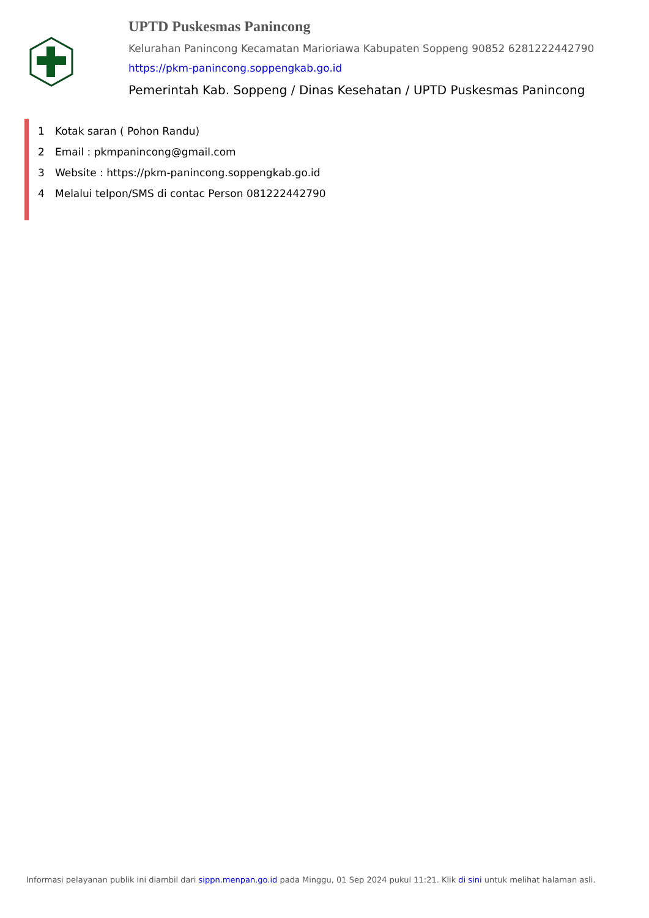UPTD Puskesmas Panincong
Kelurahan Panincong Kecamatan Marioriawa Kabupaten Soppeng 90852 6281222442790
https://pkm-panincong.soppengkab.go.id
Pemerintah Kab. Soppeng / Dinas Kesehatan / UPTD Puskesmas Panincong
1 Kotak saran ( Pohon Randu)
2 Email : pkmpanincong@gmail.com
3 Website : https://pkm-panincong.soppengkab.go.id
4 Melalui telpon/SMS di contac Person 081222442790
Informasi pelayanan publik ini diambil dari sippn.menpan.go.id pada Minggu, 01 Sep 2024 pukul 11:21. Klik di sini untuk melihat halaman asli.